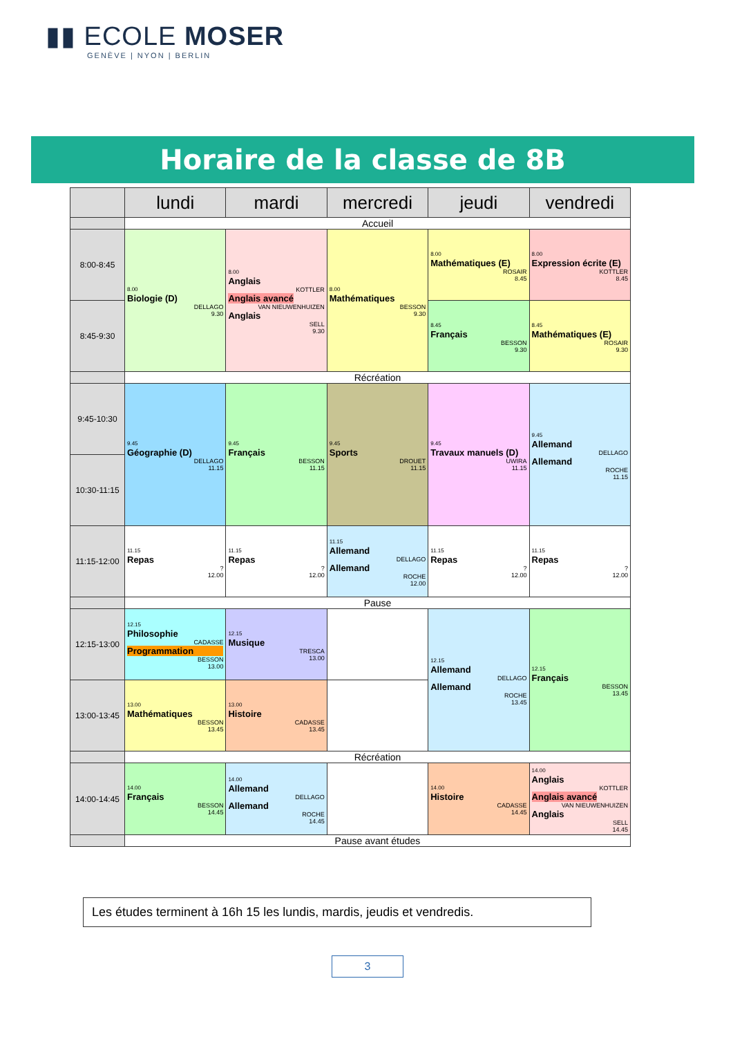▮▮ ECOLE MOSER
GENÈVE | NYON | BERLIN
Horaire de la classe de 8B
| | lundi | mardi | mercredi | jeudi | vendredi |
| --- | --- | --- | --- | --- | --- |
| | Accueil | | | | |
| 8:00-8:45 | 8.00 Biologie (D) DELLAGO 9.30 | 8.00 Anglais KOTTLER Anglais avancé VAN NIEUWENHUIZEN Anglais SELL 9.30 | 8.00 Mathématiques BESSON 9.30 | 8.00 Mathématiques (E) ROSAIR 8.45 | 8.00 Expression écrite (E) KOTTLER 8.45 |
| 8:45-9:30 | | | | 8.45 Français BESSON 9.30 | 8.45 Mathématiques (E) ROSAIR 9.30 |
| | Récréation | | | | |
| 9:45-10:30 | 9.45 Géographie (D) DELLAGO 11.15 | 9.45 Français BESSON 11.15 | 9.45 Sports DROUET 11.15 | 9.45 Travaux manuels (D) UWIRA 11.15 | 9.45 Allemand DELLAGO Allemand ROCHE 11.15 |
| 10:30-11:15 | | | | | |
| 11:15-12:00 | 11.15 Repas ? 12.00 | 11.15 Repas ? 12.00 | 11.15 Allemand DELLAGO Allemand ROCHE 12.00 | 11.15 Repas ? 12.00 | 11.15 Repas ? 12.00 |
| | Pause | | | | |
| 12:15-13:00 | 12.15 Philosophie CADASSE Programmation BESSON 13.00 | 12.15 Musique TRESCA 13.00 | | 12.15 Allemand DELLAGO Allemand ROCHE 13.45 | 12.15 Français BESSON 13.45 |
| 13:00-13:45 | 13.00 Mathématiques BESSON 13.45 | 13.00 Histoire CADASSE 13.45 | | | |
| | Récréation | | | | |
| 14:00-14:45 | 14.00 Français BESSON 14.45 | 14.00 Allemand DELLAGO Allemand ROCHE 14.45 | | 14.00 Histoire CADASSE 14.45 | 14.00 Anglais KOTTLER Anglais avancé VAN NIEUWENHUIZEN Anglais SELL 14.45 |
| | Pause avant études | | | | |
Les études terminent à 16h 15 les lundis, mardis, jeudis et vendredis.
3